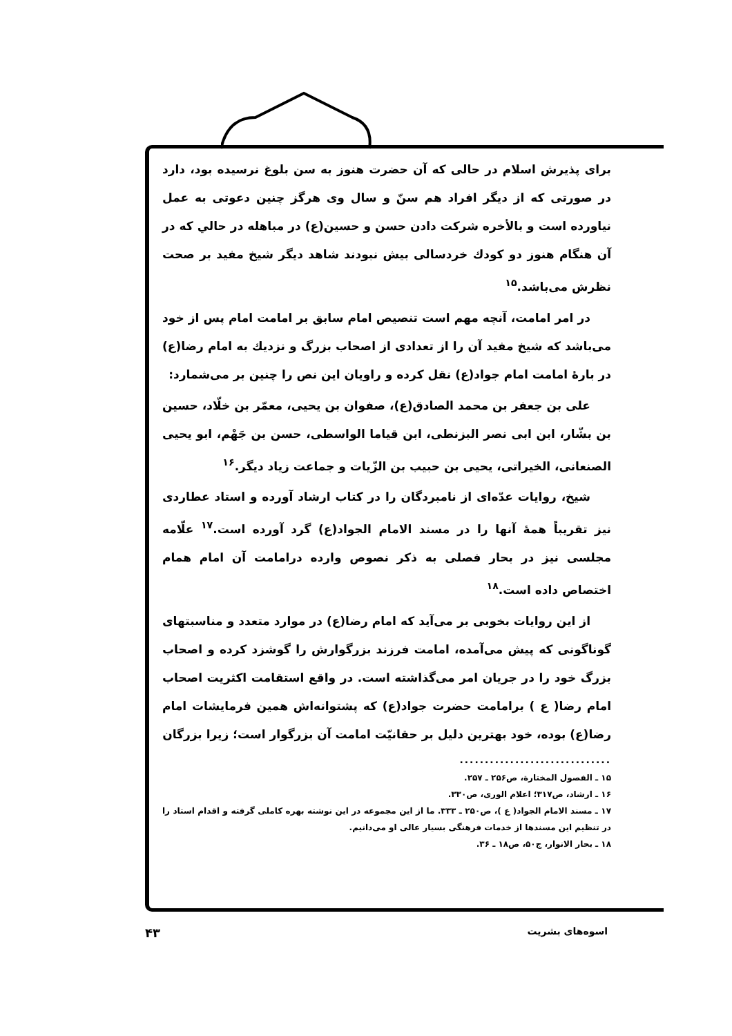برای پذیرش اسلام در حالی که آن حضرت هنوز به سن بلوغ نرسیده بود، دارد در صورتی که از دیگر افراد هم سنّ و سال وی هرگز چنین دعوتی به عمل نیاورده است و بالأخره شرکت دادن حسن و حسین(ع) در مباهله در حالي که در آن هنگام هنوز دو کودك خردسالی بیش نبودند شاهد دیگر شیخ مفید بر صحت نظرش می‌باشد.<sup>۱۵</sup>
در امر امامت، آنچه مهم است تنصیص امام سابق بر امامت امام پس از خود می‌باشد که شیخ مفید آن را از تعدادی از اصحاب بزرگ و نزدیك به امام رضا(ع) در بارهٔ امامت امام جواد(ع) نقل کرده و راویان این نص را چنین بر می‌شمارد:
علی بن جعفر بن محمد الصادق(ع)، صفوان بن یحیی، معمّر بن خلّاد، حسین بن بشّار، ابن ابی نصر البزنطی، ابن قیاما الواسطی، حسن بن جَهْم، ابو یحیی الصنعانی، الخیراتی، یحیی بن حبیب بن الزّیات و جماعت زیاد دیگر.<sup>۱۶</sup>
شیخ، روایات عدّه‌ای از نامبردگان را در کتاب ارشاد آورده و استاد عطاردی نیز تقریباً همهٔ آنها را در مسند الامام الجواد(ع) گرد آورده است.<sup>۱۷</sup> علّامه مجلسی نیز در بحار فصلی به ذکر نصوص وارده درامامت آن امام همام اختصاص داده است.<sup>۱۸</sup>
از این روایات بخوبی بر می‌آید که امام رضا(ع) در موارد متعدد و مناسبتهای گوناگونی که پیش می‌آمده، امامت فرزند بزرگوارش را گوشزد کرده و اصحاب بزرگ خود را در جریان امر می‌گذاشته است. در واقع استقامت اکثریت اصحاب امام رضا( ع ) برامامت حضرت جواد(ع) که پشتوانه‌اش همین فرمایشات امام رضا(ع) بوده، خود بهترین دلیل بر حقانیّت امامت آن بزرگوار است؛ زیرا بزرگان
..............................
۱۵ ـ الفصول المختارة، ص۲۵۶ ـ ۲۵۷.
۱۶ ـ ارشاد، ص۳۱۷؛ اعلام الوری، ص۳۳۰.
۱۷ ـ مسند الامام الجواد( ع )، ص۲۵۰ ـ ۳۳۳. ما از این مجموعه در این نوشته بهره کاملی گرفته و اقدام استاد را در تنظیم این مسندها از خدمات فرهنگی بسیار عالی او می‌دانیم.
۱۸ ـ بحار الانوار، ج۵۰، ص۱۸ ـ ۳۶.
اسوه‌های بشریت ۴۳